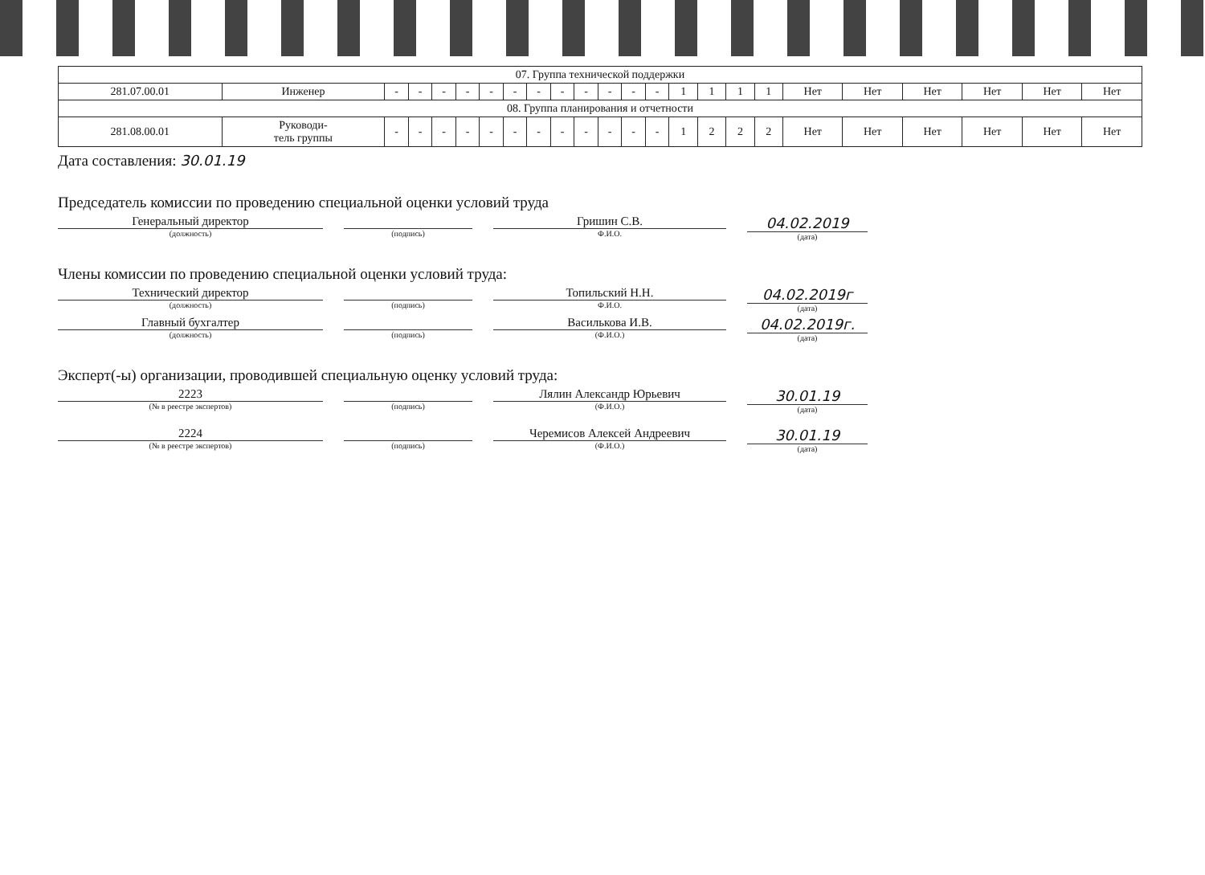| 07. Группа технической поддержки | | | | | | | | | | | | | | | | | | | | | | | |
| 281.07.00.01 | Инженер | - | - | - | - | - | - | - | - | - | - | - | - | 1 | 1 | 1 | 1 | Нет | Нет | Нет | Нет | Нет | Нет |
| 08. Группа планирования и отчетности | | | | | | | | | | | | | | | | | | | | | | | |
| 281.08.00.01 | Руководи- тель группы | - | - | - | - | - | - | - | - | - | - | - | - | 1 | 2 | 2 | 2 | Нет | Нет | Нет | Нет | Нет | Нет |
Дата составления: 30.01.19
Председатель комиссии по проведению специальной оценки условий труда
Генеральный директор
(должность)
(подпись)
Гришин С.В.
Ф.И.О.
04.02.2019
(дата)
Члены комиссии по проведению специальной оценки условий труда:
Технический директор
(должность)
(подпись)
Топильский Н.Н.
Ф.И.О.
04.02.2019г
(дата)
Главный бухгалтер
(должность)
(подпись)
Василькова И.В.
(Ф.И.О.)
04.02.2019г.
(дата)
Эксперт(-ы) организации, проводившей специальную оценку условий труда:
2223
(№ в реестре экспертов)
(подпись)
Лялин Александр Юрьевич
(Ф.И.О.)
30.01.19
(дата)
2224
(№ в реестре экспертов)
(подпись)
Черемисов Алексей Андреевич
(Ф.И.О.)
30.01.19
(дата)